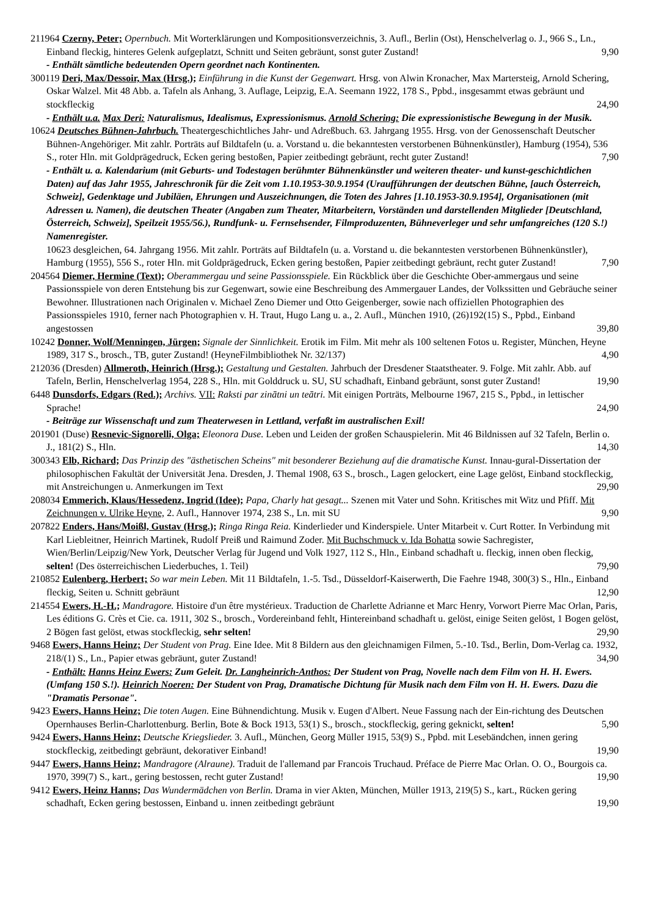211964 Czerny, Peter; Opernbuch. Mit Worterklärungen und Kompositionsverzeichnis, 3. Aufl., Berlin (Ost), Henschelverlag o. J., 966 S., Ln., Einband fleckig, hinteres Gelenk aufgeplatzt, Schnitt und Seiten gebräunt, sonst guter Zustand! 9,90
- Enthält sämtliche bedeutenden Opern geordnet nach Kontinenten.
300119 Deri, Max/Dessoir, Max (Hrsg.); Einführung in die Kunst der Gegenwart. Hrsg. von Alwin Kronacher, Max Martersteig, Arnold Schering, Oskar Walzel. Mit 48 Abb. a. Tafeln als Anhang, 3. Auflage, Leipzig, E.A. Seemann 1922, 178 S., Ppbd., insgesammt etwas gebräunt und stockfleckig 24,90
- Enthält u.a. Max Deri: Naturalismus, Idealismus, Expressionismus. Arnold Schering: Die expressionistische Bewegung in der Musik.
10624 Deutsches Bühnen-Jahrbuch. Theatergeschichtliches Jahr- und Adreßbuch. 63. Jahrgang 1955. Hrsg. von der Genossenschaft Deutscher Bühnen-Angehöriger. Mit zahlr. Porträts auf Bildtafeln (u. a. Vorstand u. die bekanntesten verstorbenen Bühnenkünstler), Hamburg (1954), 536 S., roter Hln. mit Goldprägedruck, Ecken gering bestoßen, Papier zeitbedingt gebräunt, recht guter Zustand! 7,90
- Enthält u. a. Kalendarium (mit Geburts- und Todestagen berühmter Bühnenkünstler und weiteren theater- und kunst-geschichtlichen Daten) auf das Jahr 1955, Jahreschronik für die Zeit vom 1.10.1953-30.9.1954 (Uraufführungen der deutschen Bühne, [auch Österreich, Schweiz], Gedenktage und Jubiläen, Ehrungen und Auszeichnungen, die Toten des Jahres [1.10.1953-30.9.1954], Organisationen (mit Adressen u. Namen), die deutschen Theater (Angaben zum Theater, Mitarbeitern, Vorständen und darstellenden Mitglieder [Deutschland, Österreich, Schweiz], Speilzeit 1955/56.), Rundfunk- u. Fernsehsender, Filmproduzenten, Bühneverleger und sehr umfangreiches (120 S.!) Namenregister.
10623 desgleichen, 64. Jahrgang 1956. Mit zahlr. Porträts auf Bildtafeln (u. a. Vorstand u. die bekanntesten verstorbenen Bühnenkünstler), Hamburg (1955), 556 S., roter Hln. mit Goldprägedruck, Ecken gering bestoßen, Papier zeitbedingt gebräunt, recht guter Zustand! 7,90
204564 Diemer, Hermine (Text); Oberammergau und seine Passionsspiele. Ein Rückblick über die Geschichte Ober-ammergaus und seine Passionsspiele von deren Entstehung bis zur Gegenwart, sowie eine Beschreibung des Ammergauer Landes, der Volkssitten und Gebräuche seiner Bewohner. Illustrationen nach Originalen v. Michael Zeno Diemer und Otto Geigenberger, sowie nach offiziellen Photographien des Passionsspieles 1910, ferner nach Photographien v. H. Traut, Hugo Lang u. a., 2. Aufl., München 1910, (26)192(15) S., Ppbd., Einband angestossen 39,80
10242 Donner, Wolf/Menningen, Jürgen; Signale der Sinnlichkeit. Erotik im Film. Mit mehr als 100 seltenen Fotos u. Register, München, Heyne 1989, 317 S., brosch., TB, guter Zustand! (HeyneFilmbibliothek Nr. 32/137) 4,90
212036 (Dresden) Allmeroth, Heinrich (Hrsg.); Gestaltung und Gestalten. Jahrbuch der Dresdener Staatstheater. 9. Folge. Mit zahlr. Abb. auf Tafeln, Berlin, Henschelverlag 1954, 228 S., Hln. mit Golddruck u. SU, SU schadhaft, Einband gebräunt, sonst guter Zustand! 19,90
6448 Dunsdorfs, Edgars (Red.); Archivs. VII: Raksti par zinātni un teātri. Mit einigen Porträts, Melbourne 1967, 215 S., Ppbd., in lettischer Sprache! 24,90
- Beiträge zur Wissenschaft und zum Theaterwesen in Lettland, verfaßt im australischen Exil!
201901 (Duse) Resnevic-Signorelli, Olga; Eleonora Duse. Leben und Leiden der großen Schauspielerin. Mit 46 Bildnissen auf 32 Tafeln, Berlin o. J., 181(2) S., Hln. 14,30
300343 Elb, Richard; Das Prinzip des "ästhetischen Scheins" mit besonderer Beziehung auf die dramatische Kunst. Innau-gural-Dissertation der philosophischen Fakultät der Universität Jena. Dresden, J. Themal 1908, 63 S., brosch., Lagen gelockert, eine Lage gelöst, Einband stockfleckig, mit Anstreichungen u. Anmerkungen im Text 29,90
208034 Emmerich, Klaus/Hessedenz, Ingrid (Idee); Papa, Charly hat gesagt... Szenen mit Vater und Sohn. Kritisches mit Witz und Pfiff. Mit Zeichnungen v. Ulrike Heyne, 2. Aufl., Hannover 1974, 238 S., Ln. mit SU 9,90
207822 Enders, Hans/Moißl, Gustav (Hrsg.); Ringa Ringa Reia. Kinderlieder und Kinderspiele. Unter Mitarbeit v. Curt Rotter. In Verbindung mit Karl Liebleitner, Heinrich Martinek, Rudolf Preiß und Raimund Zoder. Mit Buchschmuck v. Ida Bohatta sowie Sachregister, Wien/Berlin/Leipzig/New York, Deutscher Verlag für Jugend und Volk 1927, 112 S., Hln., Einband schadhaft u. fleckig, innen oben fleckig, selten! (Des österreichischen Liederbuches, 1. Teil) 79,90
210852 Eulenberg, Herbert; So war mein Leben. Mit 11 Bildtafeln, 1.-5. Tsd., Düsseldorf-Kaiserwerth, Die Faehre 1948, 300(3) S., Hln., Einband fleckig, Seiten u. Schnitt gebräunt 12,90
214554 Ewers, H.-H.; Mandragore. Histoire d'un être mystérieux. Traduction de Charlette Adrianne et Marc Henry, Vorwort Pierre Mac Orlan, Paris, Les éditions G. Crès et Cie. ca. 1911, 302 S., brosch., Vordereinband fehlt, Hintereinband schadhaft u. gelöst, einige Seiten gelöst, 1 Bogen gelöst, 2 Bögen fast gelöst, etwas stockfleckig, sehr selten! 29,90
9468 Ewers, Hanns Heinz; Der Student von Prag. Eine Idee. Mit 8 Bildern aus den gleichnamigen Filmen, 5.-10. Tsd., Berlin, Dom-Verlag ca. 1932, 218/(1) S., Ln., Papier etwas gebräunt, guter Zustand! 34,90
- Enthält: Hanns Heinz Ewers: Zum Geleit. Dr. Langheinrich-Anthos: Der Student von Prag, Novelle nach dem Film von H. H. Ewers. (Umfang 150 S.!). Heinrich Noeren: Der Student von Prag, Dramatische Dichtung für Musik nach dem Film von H. H. Ewers. Dazu die "Dramatis Personae".
9423 Ewers, Hanns Heinz; Die toten Augen. Eine Bühnendichtung. Musik v. Eugen d'Albert. Neue Fassung nach der Ein-richtung des Deutschen Opernhauses Berlin-Charlottenburg. Berlin, Bote & Bock 1913, 53(1) S., brosch., stockfleckig, gering geknickt, selten! 5,90
9424 Ewers, Hanns Heinz; Deutsche Kriegslieder. 3. Aufl., München, Georg Müller 1915, 53(9) S., Ppbd. mit Lesebändchen, innen gering stockfleckig, zeitbedingt gebräunt, dekorativer Einband! 19,90
9447 Ewers, Hanns Heinz; Mandragore (Alraune). Traduit de l'allemand par Francois Truchaud. Préface de Pierre Mac Orlan. O. O., Bourgois ca. 1970, 399(7) S., kart., gering bestossen, recht guter Zustand! 19,90
9412 Ewers, Heinz Hanns; Das Wundermädchen von Berlin. Drama in vier Akten, München, Müller 1913, 219(5) S., kart., Rücken gering schadhaft, Ecken gering bestossen, Einband u. innen zeitbedingt gebräunt 19,90